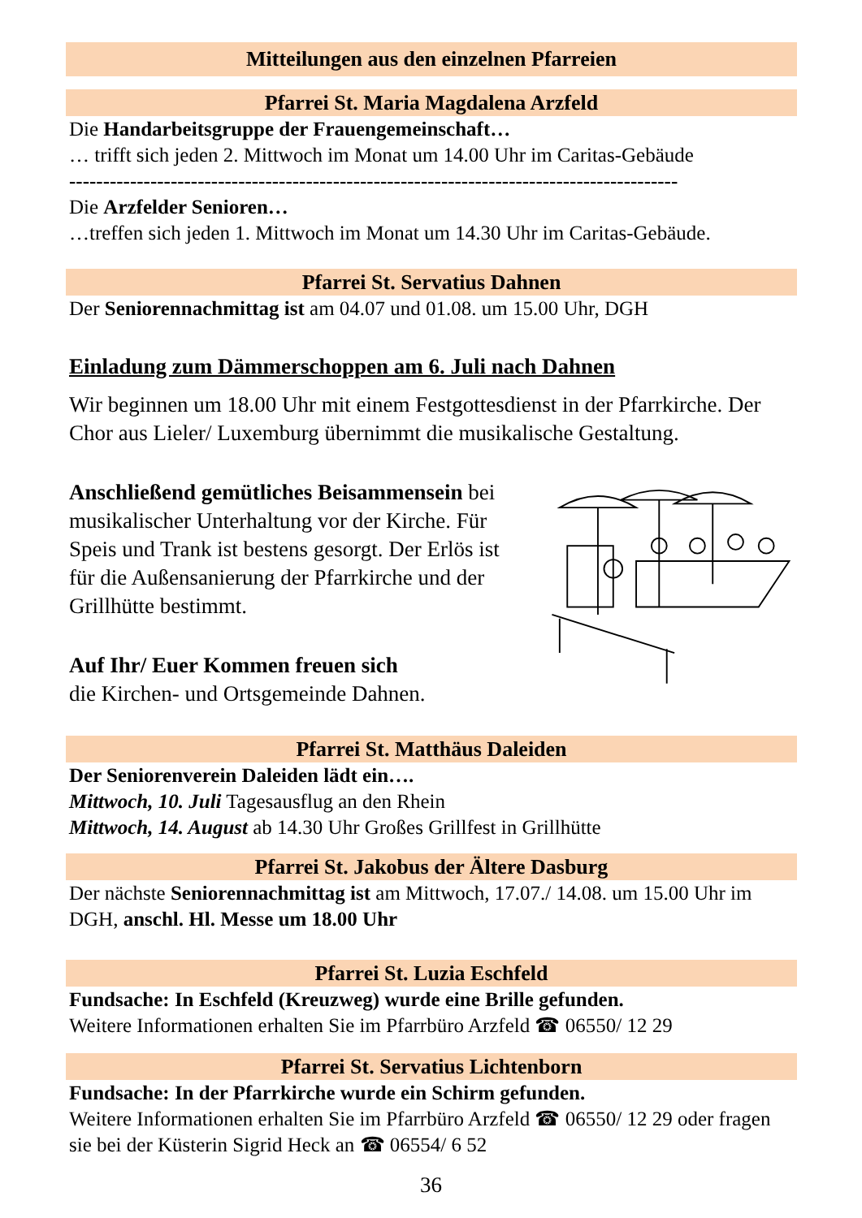Mitteilungen aus den einzelnen Pfarreien
Pfarrei St. Maria Magdalena Arzfeld
Die Handarbeitsgruppe der Frauengemeinschaft…
… trifft sich jeden 2. Mittwoch im Monat um 14.00 Uhr im Caritas-Gebäude
------------------------------------------------------------------------------------------
Die Arzfelder Senioren…
…treffen sich jeden 1. Mittwoch im Monat um 14.30 Uhr im Caritas-Gebäude.
Pfarrei St. Servatius Dahnen
Der Seniorennachmittag ist am 04.07 und 01.08. um 15.00 Uhr, DGH
Einladung zum Dämmerschoppen am 6. Juli nach Dahnen
Wir beginnen um 18.00 Uhr mit einem Festgottesdienst in der Pfarrkirche. Der Chor aus Lieler/ Luxemburg übernimmt die musikalische Gestaltung.
Anschließend gemütliches Beisammensein bei musikalischer Unterhaltung vor der Kirche. Für Speis und Trank ist bestens gesorgt. Der Erlös ist für die Außensanierung der Pfarrkirche und der Grillhütte bestimmt.
Auf Ihr/ Euer Kommen freuen sich
die Kirchen- und Ortsgemeinde Dahnen.
Pfarrei St. Matthäus Daleiden
Der Seniorenverein Daleiden lädt ein….
Mittwoch, 10. Juli Tagesausflug an den Rhein
Mittwoch, 14. August ab 14.30 Uhr Großes Grillfest in Grillhütte
Pfarrei St. Jakobus der Ältere Dasburg
Der nächste Seniorennachmittag ist am Mittwoch, 17.07./ 14.08. um 15.00 Uhr im DGH, anschl. Hl. Messe um 18.00 Uhr
Pfarrei St. Luzia Eschfeld
Fundsache: In Eschfeld (Kreuzweg) wurde eine Brille gefunden.
Weitere Informationen erhalten Sie im Pfarrbüro Arzfeld ☎ 06550/ 12 29
Pfarrei St. Servatius Lichtenborn
Fundsache: In der Pfarrkirche wurde ein Schirm gefunden.
Weitere Informationen erhalten Sie im Pfarrbüro Arzfeld ☎ 06550/ 12 29 oder fragen sie bei der Küsterin Sigrid Heck an ☎ 06554/ 6 52
36